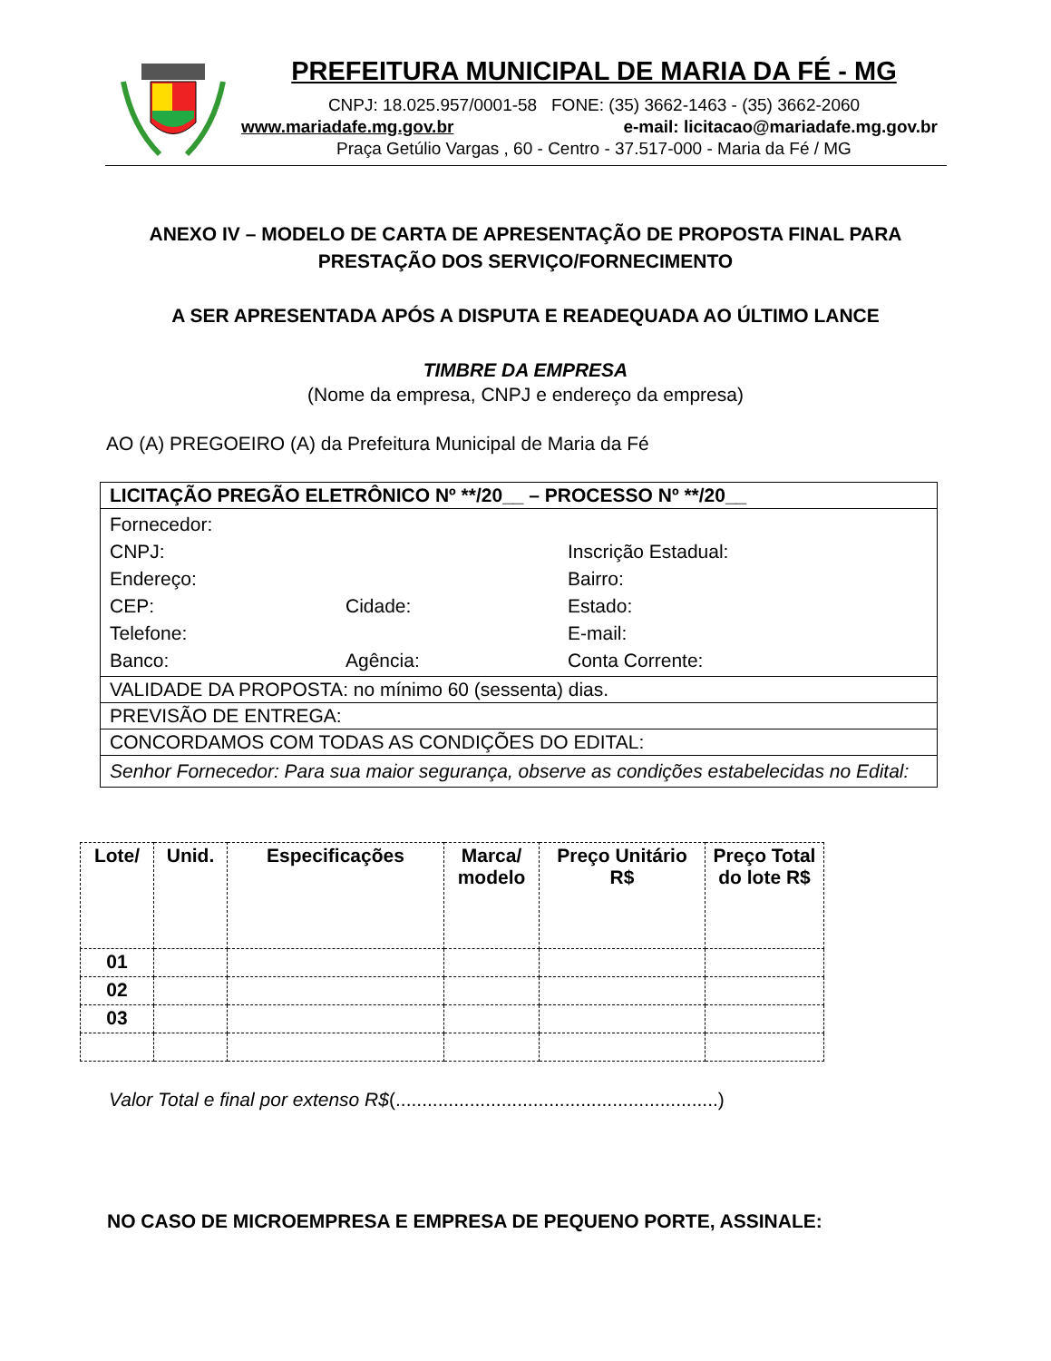PREFEITURA MUNICIPAL DE MARIA DA FÉ - MG
CNPJ: 18.025.957/0001-58 FONE: (35) 3662-1463 - (35) 3662-2060
www.mariadafe.mg.gov.br e-mail: licitacao@mariadafe.mg.gov.br
Praça Getúlio Vargas , 60 - Centro - 37.517-000 - Maria da Fé / MG
ANEXO IV – MODELO DE CARTA DE APRESENTAÇÃO DE PROPOSTA FINAL PARA
PRESTAÇÃO DOS SERVIÇO/FORNECIMENTO
A SER APRESENTADA APÓS A DISPUTA E READEQUADA AO ÚLTIMO LANCE
TIMBRE DA EMPRESA
(Nome da empresa, CNPJ e endereço da empresa)
AO (A) PREGOEIRO (A) da Prefeitura Municipal de Maria da Fé
| LICITAÇÃO PREGÃO ELETRÔNICO Nº **/20__ – PROCESSO Nº **/20__ |
| Fornecedor: CNPJ: Inscrição Estadual: Endereço: Bairro: CEP: Cidade: Estado: Telefone: E-mail: Banco: Agência: Conta Corrente: |
| VALIDADE DA PROPOSTA: no mínimo 60 (sessenta) dias. |
| PREVISÃO DE ENTREGA: |
| CONCORDAMOS COM TODAS AS CONDIÇÕES DO EDITAL: |
| Senhor Fornecedor: Para sua maior segurança, observe as condições estabelecidas no Edital: |
| Lote/ | Unid. | Especificações | Marca/ modelo | Preço Unitário R$ | Preço Total do lote R$ |
| --- | --- | --- | --- | --- | --- |
| 01 | | | | | |
| 02 | | | | | |
| 03 | | | | | |
Valor Total e final por extenso R$(.............................................................)
NO CASO DE MICROEMPRESA E EMPRESA DE PEQUENO PORTE, ASSINALE: